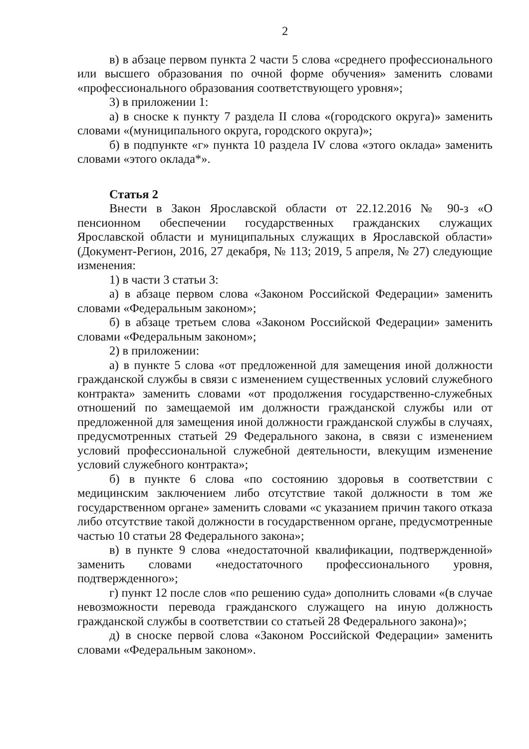2
в) в абзаце первом пункта 2 части 5 слова «среднего профессионального или высшего образования по очной форме обучения» заменить словами «профессионального образования соответствующего уровня»;
3) в приложении 1:
а) в сноске к пункту 7 раздела II слова «(городского округа)» заменить словами «(муниципального округа, городского округа)»;
б) в подпункте «г» пункта 10 раздела IV слова «этого оклада» заменить словами «этого оклада*».
Статья 2
Внести в Закон Ярославской области от 22.12.2016 № 90-з «О пенсионном обеспечении государственных гражданских служащих Ярославской области и муниципальных служащих в Ярославской области» (Документ-Регион, 2016, 27 декабря, № 113; 2019, 5 апреля, № 27) следующие изменения:
1) в части 3 статьи 3:
а) в абзаце первом слова «Законом Российской Федерации» заменить словами «Федеральным законом»;
б) в абзаце третьем слова «Законом Российской Федерации» заменить словами «Федеральным законом»;
2) в приложении:
а) в пункте 5 слова «от предложенной для замещения иной должности гражданской службы в связи с изменением существенных условий служебного контракта» заменить словами «от продолжения государственно-служебных отношений по замещаемой им должности гражданской службы или от предложенной для замещения иной должности гражданской службы в случаях, предусмотренных статьей 29 Федерального закона, в связи с изменением условий профессиональной служебной деятельности, влекущим изменение условий служебного контракта»;
б) в пункте 6 слова «по состоянию здоровья в соответствии с медицинским заключением либо отсутствие такой должности в том же государственном органе» заменить словами «с указанием причин такого отказа либо отсутствие такой должности в государственном органе, предусмотренные частью 10 статьи 28 Федерального закона»;
в) в пункте 9 слова «недостаточной квалификации, подтвержденной» заменить словами «недостаточного профессионального уровня, подтвержденного»;
г) пункт 12 после слов «по решению суда» дополнить словами «(в случае невозможности перевода гражданского служащего на иную должность гражданской службы в соответствии со статьей 28 Федерального закона)»;
д) в сноске первой слова «Законом Российской Федерации» заменить словами «Федеральным законом».